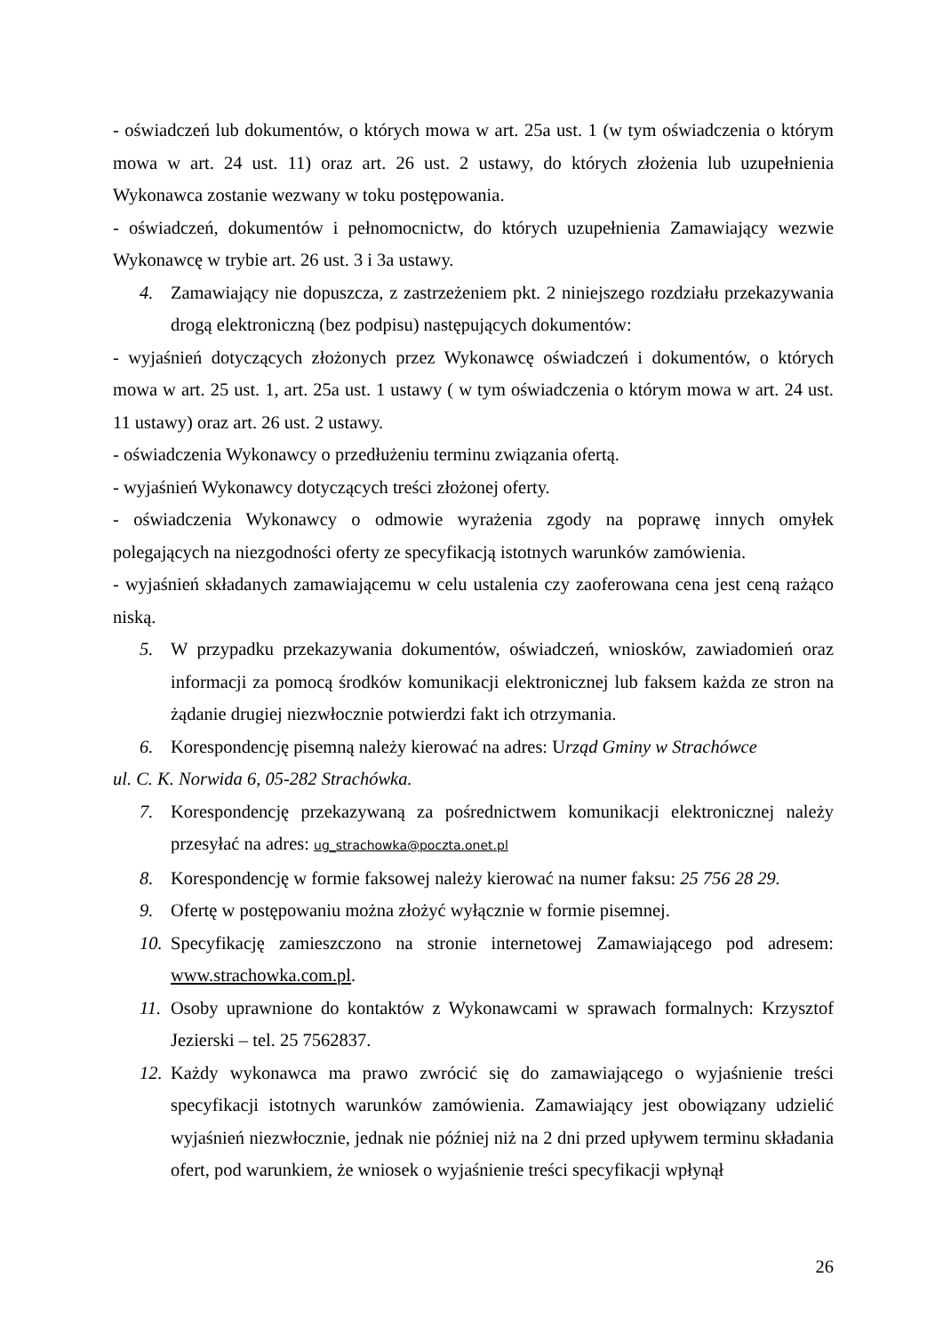- oświadczeń lub dokumentów, o których mowa w art. 25a ust. 1 (w tym oświadczenia o którym mowa w art. 24 ust. 11) oraz art. 26 ust. 2 ustawy, do których złożenia lub uzupełnienia Wykonawca zostanie wezwany w toku postępowania.
- oświadczeń, dokumentów i pełnomocnictw, do których uzupełnienia Zamawiający wezwie Wykonawcę w trybie art. 26 ust. 3 i 3a ustawy.
4. Zamawiający nie dopuszcza, z zastrzeżeniem pkt. 2 niniejszego rozdziału przekazywania drogą elektroniczną (bez podpisu) następujących dokumentów:
- wyjaśnień dotyczących złożonych przez Wykonawcę oświadczeń i dokumentów, o których mowa w art. 25 ust. 1, art. 25a ust. 1 ustawy ( w tym oświadczenia o którym mowa w art. 24 ust. 11 ustawy) oraz art. 26 ust. 2 ustawy.
- oświadczenia Wykonawcy o przedłużeniu terminu związania ofertą.
- wyjaśnień Wykonawcy dotyczących treści złożonej oferty.
- oświadczenia Wykonawcy o odmowie wyrażenia zgody na poprawę innych omyłek polegających na niezgodności oferty ze specyfikacją istotnych warunków zamówienia.
- wyjaśnień składanych zamawiającemu w celu ustalenia czy zaoferowana cena jest ceną rażąco niską.
5. W przypadku przekazywania dokumentów, oświadczeń, wniosków, zawiadomień oraz informacji za pomocą środków komunikacji elektronicznej lub faksem każda ze stron na żądanie drugiej niezwłocznie potwierdzi fakt ich otrzymania.
6. Korespondencję pisemną należy kierować na adres: Urząd Gminy w Strachówce
ul. C. K. Norwida 6, 05-282 Strachówka.
7. Korespondencję przekazywaną za pośrednictwem komunikacji elektronicznej należy przesyłać na adres: ug_strachowka@poczta.onet.pl
8. Korespondencję w formie faksowej należy kierować na numer faksu: 25 756 28 29.
9. Ofertę w postępowaniu można złożyć wyłącznie w formie pisemnej.
10. Specyfikację zamieszczono na stronie internetowej Zamawiającego pod adresem: www.strachowka.com.pl.
11. Osoby uprawnione do kontaktów z Wykonawcami w sprawach formalnych: Krzysztof Jezierski – tel. 25 7562837.
12. Każdy wykonawca ma prawo zwrócić się do zamawiającego o wyjaśnienie treści specyfikacji istotnych warunków zamówienia. Zamawiający jest obowiązany udzielić wyjaśnień niezwłocznie, jednak nie później niż na 2 dni przed upływem terminu składania ofert, pod warunkiem, że wniosek o wyjaśnienie treści specyfikacji wpłynął
26